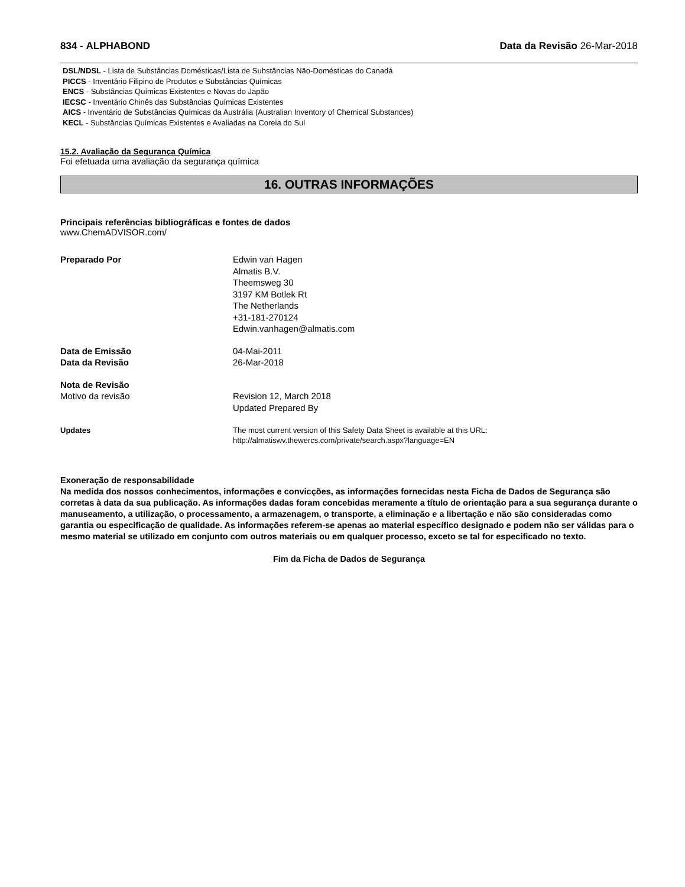834 - ALPHABOND Data da Revisão 26-Mar-2018
DSL/NDSL - Lista de Substâncias Domésticas/Lista de Substâncias Não-Domésticas do Canadá
PICCS - Inventário Filipino de Produtos e Substâncias Químicas
ENCS - Substâncias Químicas Existentes e Novas do Japão
IECSC - Inventário Chinês das Substâncias Químicas Existentes
AICS - Inventário de Substâncias Químicas da Austrália (Australian Inventory of Chemical Substances)
KECL - Substâncias Químicas Existentes e Avaliadas na Coreia do Sul
15.2. Avaliação da Segurança Química
Foi efetuada uma avaliação da segurança química
16. OUTRAS INFORMAÇÕES
Principais referências bibliográficas e fontes de dados
www.ChemADVISOR.com/
Preparado Por Edwin van Hagen
Almatis B.V.
Theemsweg 30
3197 KM Botlek Rt
The Netherlands
+31-181-270124
Edwin.vanhagen@almatis.com
Data de Emissão 04-Mai-2011
Data da Revisão 26-Mar-2018
Nota de Revisão
Motivo da revisão Revision 12, March 2018
Updated Prepared By
Updates The most current version of this Safety Data Sheet is available at this URL:
http://almatiswv.thewercs.com/private/search.aspx?language=EN
Exoneração de responsabilidade
Na medida dos nossos conhecimentos, informações e convicções, as informações fornecidas nesta Ficha de Dados de Segurança são corretas à data da sua publicação. As informações dadas foram concebidas meramente a título de orientação para a sua segurança durante o manuseamento, a utilização, o processamento, a armazenagem, o transporte, a eliminação e a libertação e não são consideradas como garantia ou especificação de qualidade. As informações referem-se apenas ao material específico designado e podem não ser válidas para o mesmo material se utilizado em conjunto com outros materiais ou em qualquer processo, exceto se tal for especificado no texto.
Fim da Ficha de Dados de Segurança